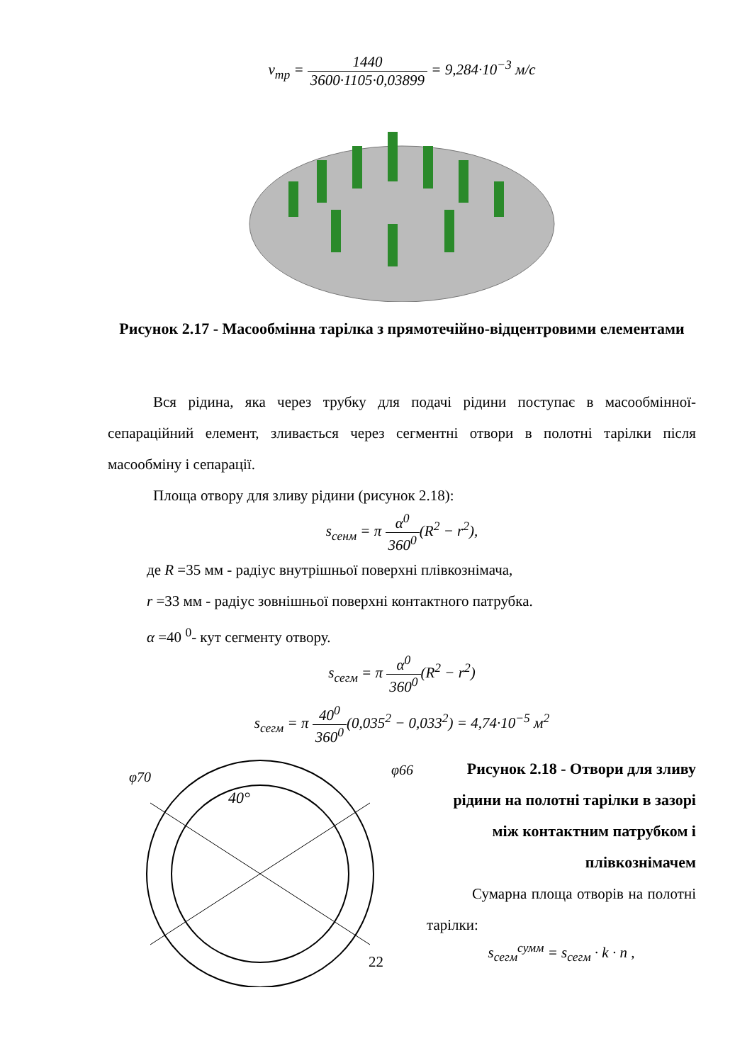v<sub>тр</sub> = 1440 3600·1105·0,03899 = 9,284·10<sup>−3</sup> м/с
Рисунок 2.17 - Масообмінна тарілка з прямотечійно-відцентровими елементами
Вся рідина, яка через трубку для подачі рідини поступає в масообмінної-сепараційний елемент, зливається через сегментні отвори в полотні тарілки після масообміну і сепарації.
Площа отвору для зливу рідини (рисунок 2.18):
s<sub>сенм</sub> = π α<sup>0</sup> 360<sup>0</sup>(R<sup>2</sup> − r<sup>2</sup>),
де R =35 мм - радіус внутрішньої поверхні плівкознімача,
r =33 мм - радіус зовнішньої поверхні контактного патрубка.
α =40 <sup>0</sup>- кут сегменту отвору.
s<sub>сегм</sub> = π α<sup>0</sup> 360<sup>0</sup>(R<sup>2</sup> − r<sup>2</sup>)
s<sub>сегм</sub> = π 40<sup>0</sup> 360<sup>0</sup>(0,035<sup>2</sup> − 0,033<sup>2</sup>) = 4,74·10<sup>−5</sup> м<sup>2</sup>
φ70
φ66
40°
Рисунок 2.18 - Отвори для зливу рідини на полотні тарілки в зазорі між контактним патрубком і плівкознімачем
Сумарна площа отворів на полотні тарілки:
s<sub>сегм</sub><sup>сумм</sup> = s<sub>сегм</sub> · k · n ,
22